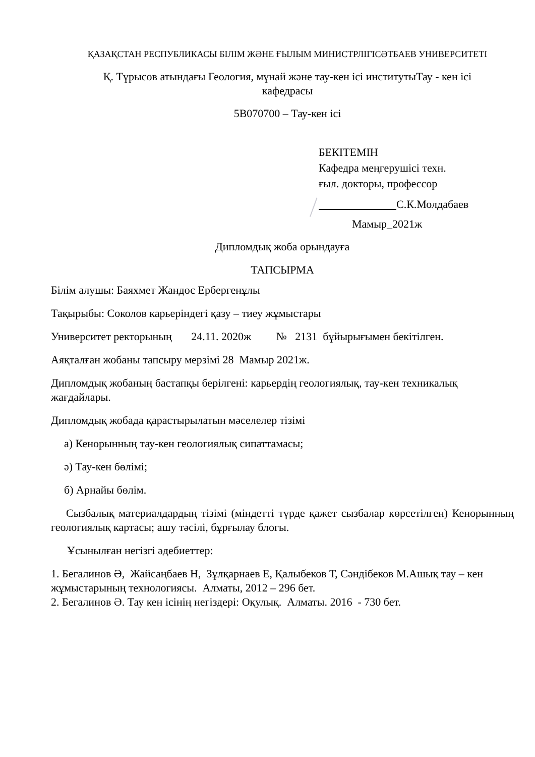ҚАЗАҚСТАН РЕСПУБЛИКАСЫ БІЛІМ ЖӘНЕ ҒЫЛЫМ МИНИСТРЛІГІСӘТБАЕВ УНИВЕРСИТЕТІ
Қ. Тұрысов атындағы Геология, мұнай және тау-кен ісі институтыТау - кен ісі кафедрасы
5В070700 – Тау-кен ісі
БЕКІТЕМІН
Кафедра меңгерушісі техн.
ғыл. докторы, профессор
С.К.Молдабаев
Мамыр_2021ж
Дипломдық жоба орындауға
ТАПСЫРМА
Білім алушы: Баяхмет Жандос Ербергенұлы
Тақырыбы: Соколов карьеріндегі қазу – тиеу жұмыстары
Университет ректорының 24.11. 2020ж № 2131 бұйырығымен бекітілген.
Аяқталған жобаны тапсыру мерзімі 28 Мамыр 2021ж.
Дипломдық жобаның бастапқы берілгені: карьердің геологиялық, тау-кен техникалық жағдайлары.
Дипломдық жобада қарастырылатын мәселелер тізімі
а) Кенорынның тау-кен геологиялық сипаттамасы;
ә) Тау-кен бөлімі;
б) Арнайы бөлім.
Сызбалық материалдардың тізімі (міндетті түрде қажет сызбалар көрсетілген) Кенорынның геологиялық картасы; ашу тәсілі, бұрғылау блогы.
Ұсынылған негізгі әдебиеттер:
1. Бегалинов Ә, Жайсаңбаев Н, Зұлқарнаев Е, Қалыбеков Т, Сәндібеков М.Ашық тау – кен жұмыстарының технологиясы. Алматы, 2012 – 296 бет.
2. Бегалинов Ә. Тау кен ісінің негіздері: Оқулық. Алматы. 2016 - 730 бет.